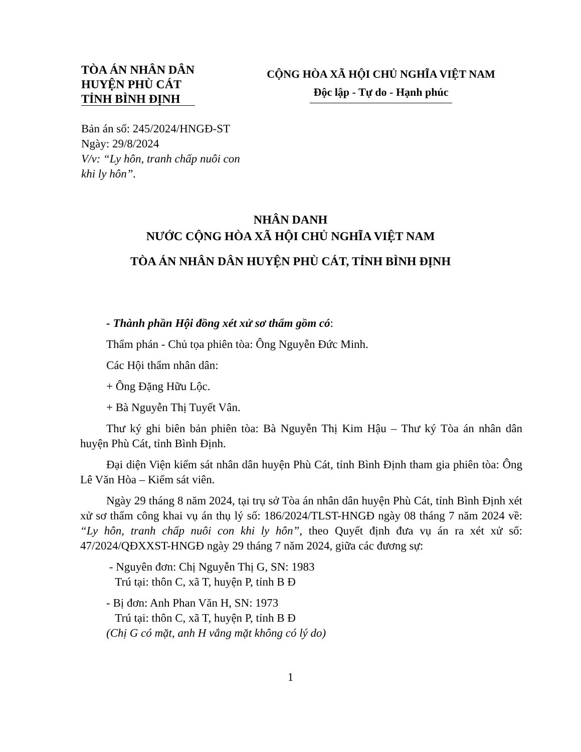TÒA ÁN NHÂN DÂN
HUYỆN PHÙ CÁT
TỈNH BÌNH ĐỊNH
CỘNG HÒA XÃ HỘI CHỦ NGHĨA VIỆT NAM
Độc lập - Tự do - Hạnh phúc
Bản án số: 245/2024/HNGĐ-ST
Ngày: 29/8/2024
V/v: “Ly hôn, tranh chấp nuôi con
khi ly hôn”.
NHÂN DANH
NƯỚC CỘNG HÒA XÃ HỘI CHỦ NGHĨA VIỆT NAM
TÒA ÁN NHÂN DÂN HUYỆN PHÙ CÁT, TỈNH BÌNH ĐỊNH
- Thành phần Hội đồng xét xử sơ thẩm gồm có:
Thẩm phán - Chủ tọa phiên tòa: Ông Nguyễn Đức Minh.
Các Hội thẩm nhân dân:
+ Ông Đặng Hữu Lộc.
+ Bà Nguyễn Thị Tuyết Vân.
Thư ký ghi biên bản phiên tòa: Bà Nguyễn Thị Kim Hậu – Thư ký Tòa án nhân dân huyện Phù Cát, tỉnh Bình Định.
Đại diện Viện kiểm sát nhân dân huyện Phù Cát, tỉnh Bình Định tham gia phiên tòa: Ông Lê Văn Hòa – Kiểm sát viên.
Ngày 29 tháng 8 năm 2024, tại trụ sở Tòa án nhân dân huyện Phù Cát, tỉnh Bình Định xét xử sơ thẩm công khai vụ án thụ lý số: 186/2024/TLST-HNGĐ ngày 08 tháng 7 năm 2024 về: “Ly hôn, tranh chấp nuôi con khi ly hôn”, theo Quyết định đưa vụ án ra xét xử số: 47/2024/QĐXXST-HNGĐ ngày 29 tháng 7 năm 2024, giữa các đương sự:
- Nguyên đơn: Chị Nguyễn Thị G, SN: 1983
Trú tại: thôn C, xã T, huyện P, tỉnh B Đ
- Bị đơn: Anh Phan Văn H, SN: 1973
Trú tại: thôn C, xã T, huyện P, tỉnh B Đ
(Chị G có mặt, anh H vắng mặt không có lý do)
1